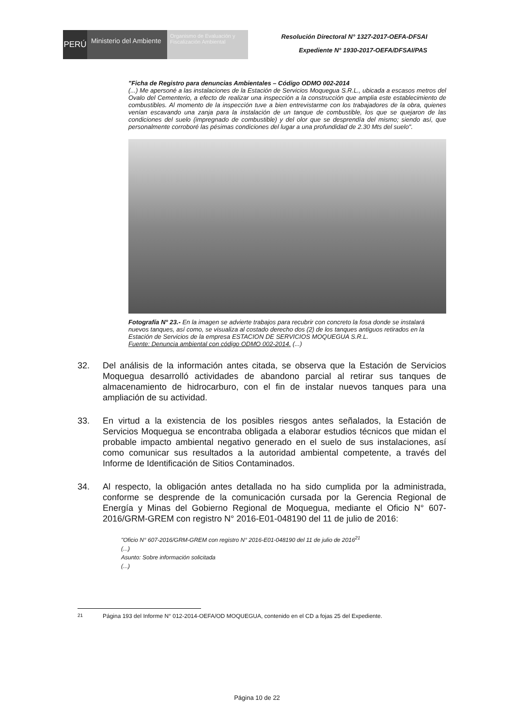PERÚ
Ministerio del Ambiente
Organismo de Evaluación y Fiscalización Ambiental
Resolución Directoral N° 1327-2017-OEFA-DFSAI
Expediente N° 1930-2017-OEFA/DFSAI/PAS
"Ficha de Registro para denuncias Ambientales – Código ODMO 002-2014
(...) Me apersoné a las instalaciones de la Estación de Servicios Moquegua S.R.L., ubicada a escasos metros del Ovalo del Cementerio, a efecto de realizar una inspección a la construcción que amplia este establecimiento de combustibles. Al momento de la inspección tuve a bien entrevistarme con los trabajadores de la obra, quienes venían escavando una zanja para la instalación de un tanque de combustible, los que se quejaron de las condiciones del suelo (impregnado de combustible) y del olor que se desprendía del mismo; siendo así, que personalmente corroboré las pésimas condiciones del lugar a una profundidad de 2.30 Mts del suelo".
Fotografía N° 23.- En la imagen se advierte trabajos para recubrir con concreto la fosa donde se instalará nuevos tanques, así como, se visualiza al costado derecho dos (2) de los tanques antiguos retirados en la Estación de Servicios de la empresa ESTACION DE SERVICIOS MOQUEGUA S.R.L.
Fuente: Denuncia ambiental con código ODMO 002-2014. (...)
32. Del análisis de la información antes citada, se observa que la Estación de Servicios Moquegua desarrolló actividades de abandono parcial al retirar sus tanques de almacenamiento de hidrocarburo, con el fin de instalar nuevos tanques para una ampliación de su actividad.
33. En virtud a la existencia de los posibles riesgos antes señalados, la Estación de Servicios Moquegua se encontraba obligada a elaborar estudios técnicos que midan el probable impacto ambiental negativo generado en el suelo de sus instalaciones, así como comunicar sus resultados a la autoridad ambiental competente, a través del Informe de Identificación de Sitios Contaminados.
34. Al respecto, la obligación antes detallada no ha sido cumplida por la administrada, conforme se desprende de la comunicación cursada por la Gerencia Regional de Energía y Minas del Gobierno Regional de Moquegua, mediante el Oficio N° 607-2016/GRM-GREM con registro N° 2016-E01-048190 del 11 de julio de 2016:
"Oficio N° 607-2016/GRM-GREM con registro N° 2016-E01-048190 del 11 de julio de 2016<sup>21</sup>
(...)
Asunto: Sobre información solicitada
(...)
<sup>21</sup> Página 193 del Informe N° 012-2014-OEFA/OD MOQUEGUA, contenido en el CD a fojas 25 del Expediente.
Página 10 de 22